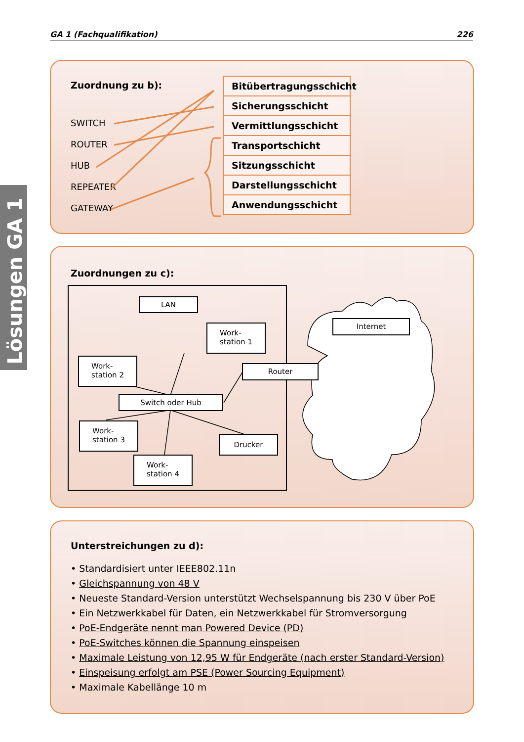GA 1 (Fachqualifikation) 226
Lösungen GA 1
Zuordnung zu b):
SWITCH
ROUTER
HUB
REPEATER
GATEWAY
Bitübertragungsschicht
Sicherungsschicht
Vermittlungsschicht
Transportschicht
Sitzungsschicht
Darstellungsschicht
Anwendungsschicht
Zuordnungen zu c):
LAN
Work-
station 1
Work-
station 2
Switch oder Hub
Work-
station 3
Work-
station 4
Drucker
Router
Internet
Unterstreichungen zu d):
• Standardisiert unter IEEE802.11n
• Gleichspannung von 48 V
• Neueste Standard-Version unterstützt Wechselspannung bis 230 V über PoE
• Ein Netzwerkkabel für Daten, ein Netzwerkkabel für Stromversorgung
• PoE-Endgeräte nennt man Powered Device (PD)
• PoE-Switches können die Spannung einspeisen
• Maximale Leistung von 12,95 W für Endgeräte (nach erster Standard-Version)
• Einspeisung erfolgt am PSE (Power Sourcing Equipment)
• Maximale Kabellänge 10 m